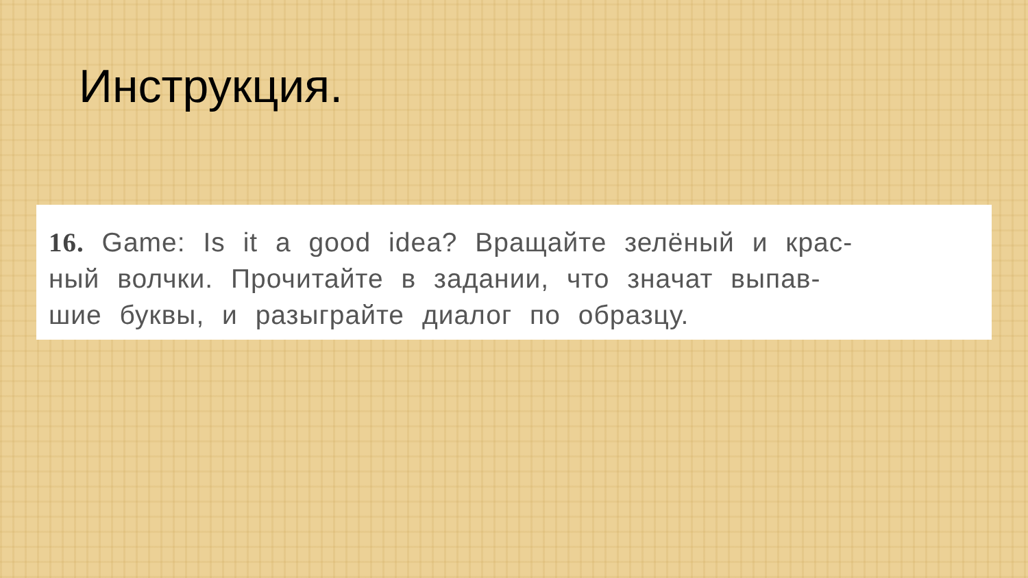Инструкция.
16. Game: Is it a good idea? Вращайте зелёный и крас-
ный волчки. Прочитайте в задании, что значат выпав-
шие буквы, и разыграйте диалог по образцу.